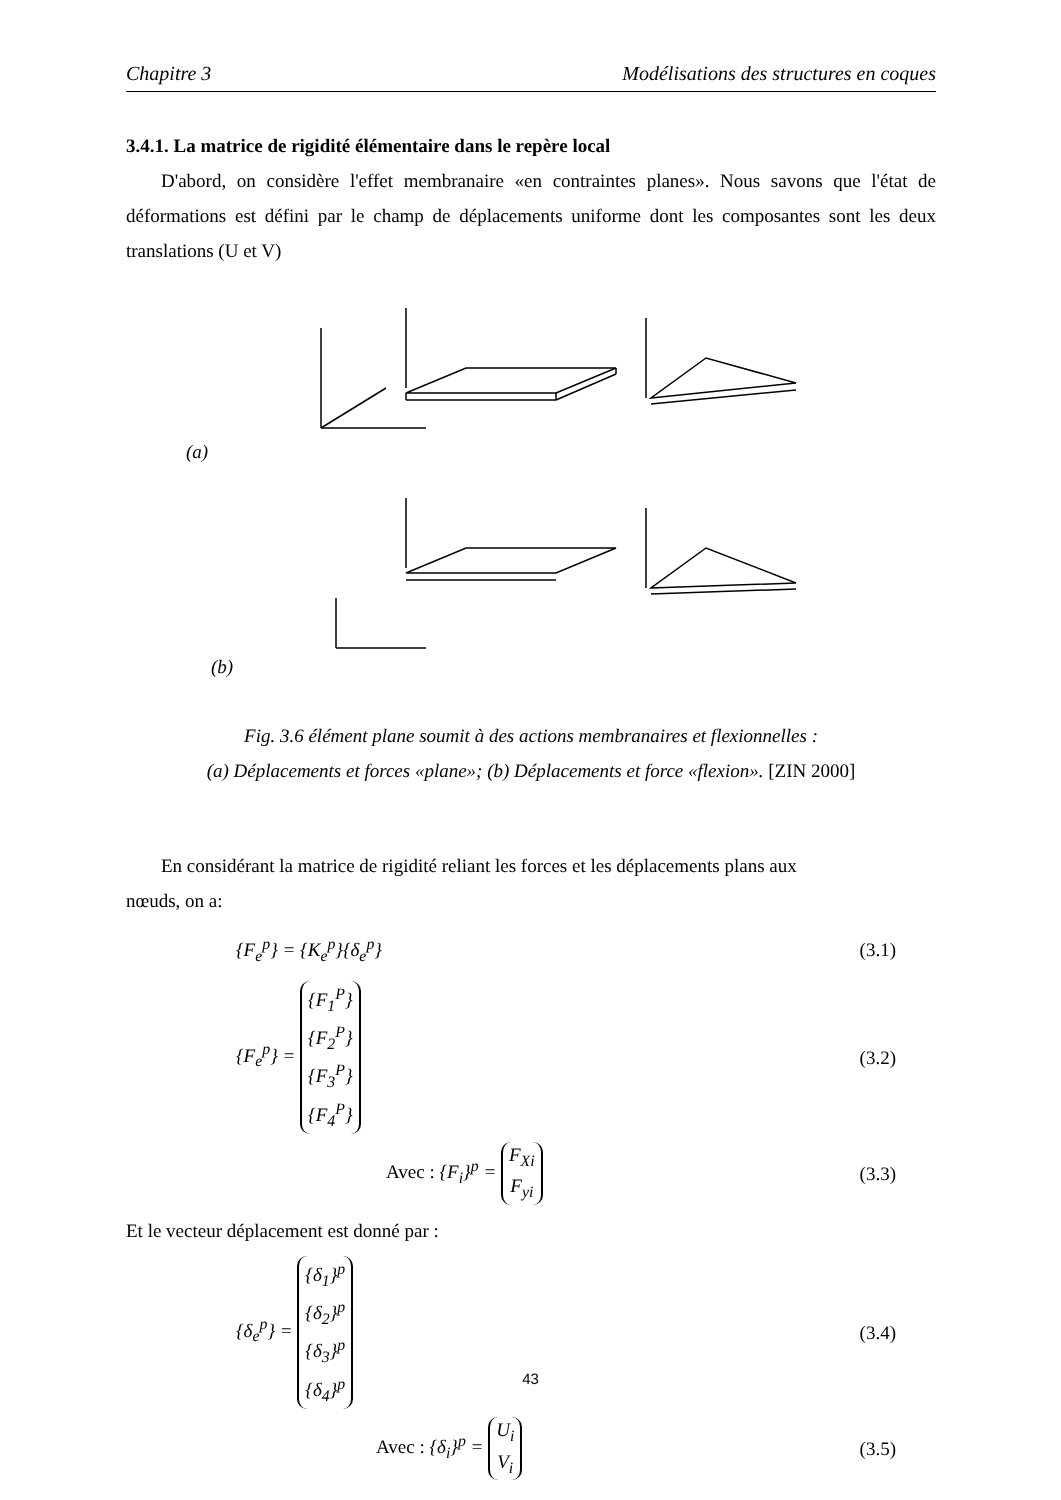Chapitre 3 Modélisations des structures en coques
3.4.1. La matrice de rigidité élémentaire dans le repère local
D'abord, on considère l'effet membranaire «en contraintes planes». Nous savons que l'état de déformations est défini par le champ de déplacements uniforme dont les composantes sont les deux translations (U et V)
(a)
(b)
Fig. 3.6 élément plane soumit à des actions membranaires et flexionnelles :
(a) Déplacements et forces «plane»; (b) Déplacements et force «flexion». [ZIN 2000]
En considérant la matrice de rigidité reliant les forces et les déplacements plans aux
nœuds, on a:
{F<sub>e</sub><sup>p</sup>} = {K<sub>e</sub><sup>p</sup>}{δ<sub>e</sub><sup>p</sup>} (3.1)
{F<sub>e</sub><sup>p</sup>} = {F<sub>1</sub><sup>P</sup>}
{F<sub>2</sub><sup>P</sup>}
{F<sub>3</sub><sup>P</sup>}
{F<sub>4</sub><sup>P</sup>} (3.2)
Avec : {F<sub>i</sub>}<sup>p</sup> = F<sub>Xi</sub>
F<sub>yi</sub> (3.3)
Et le vecteur déplacement est donné par :
{δ<sub>e</sub><sup>p</sup>} = {δ<sub>1</sub>}<sup>p</sup>
{δ<sub>2</sub>}<sup>p</sup>
{δ<sub>3</sub>}<sup>p</sup>
{δ<sub>4</sub>}<sup>p</sup> (3.4)
Avec : {δ<sub>i</sub>}<sup>p</sup> = U<sub>i</sub>
V<sub>i</sub> (3.5)
43